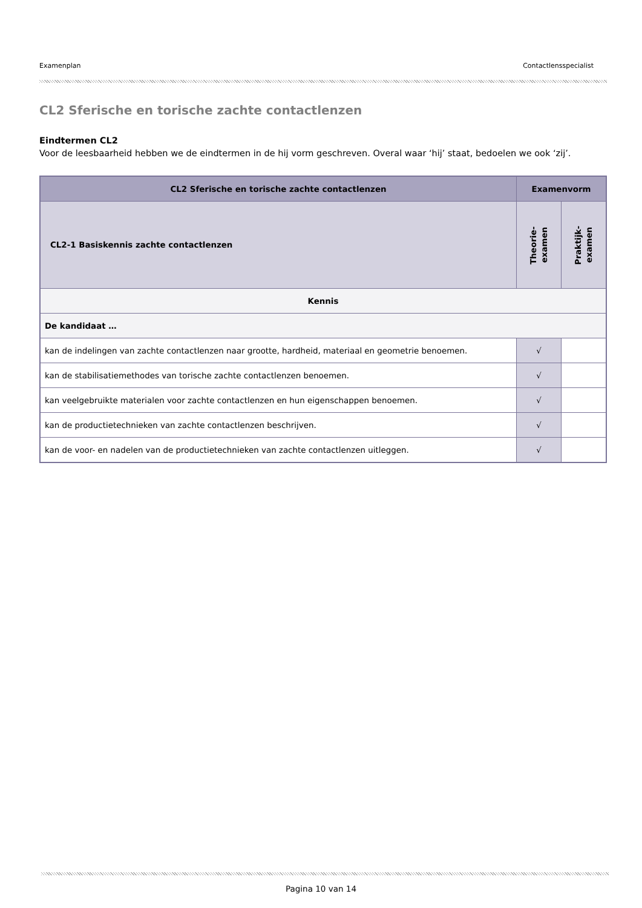Examenplan Contactlensspecialist
CL2 Sferische en torische zachte contactlenzen
Eindtermen CL2
Voor de leesbaarheid hebben we de eindtermen in de hij vorm geschreven. Overal waar ‘hij’ staat, bedoelen we ook ‘zij’.
| CL2 Sferische en torische zachte contactlenzen | Examenvorm | |
| --- | --- | --- |
| CL2-1 Basiskennis zachte contactlenzen | Theorie- examen | Praktijk- examen |
| Kennis | | |
| De kandidaat … | | |
| kan de indelingen van zachte contactlenzen naar grootte, hardheid, materiaal en geometrie benoemen. | √ | |
| kan de stabilisatiemethodes van torische zachte contactlenzen benoemen. | √ | |
| kan veelgebruikte materialen voor zachte contactlenzen en hun eigenschappen benoemen. | √ | |
| kan de productietechnieken van zachte contactlenzen beschrijven. | √ | |
| kan de voor- en nadelen van de productietechnieken van zachte contactlenzen uitleggen. | √ | |
Pagina 10 van 14